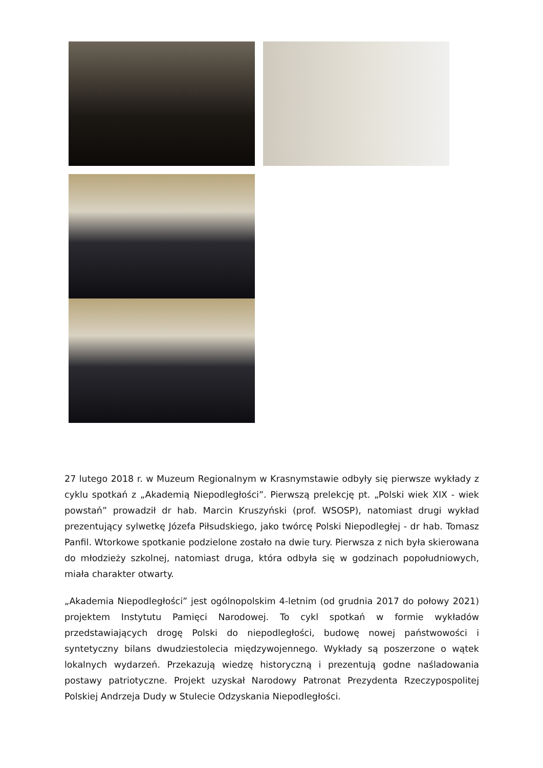27 lutego 2018 r. w Muzeum Regionalnym w Krasnymstawie odbyły się pierwsze wykłady z cyklu spotkań z „Akademią Niepodległości”. Pierwszą prelekcję pt. „Polski wiek XIX - wiek powstań” prowadził dr hab. Marcin Kruszyński (prof. WSOSP), natomiast drugi wykład prezentujący sylwetkę Józefa Piłsudskiego, jako twórcę Polski Niepodległej - dr hab. Tomasz Panfil. Wtorkowe spotkanie podzielone zostało na dwie tury. Pierwsza z nich była skierowana do młodzieży szkolnej, natomiast druga, która odbyła się w godzinach popołudniowych, miała charakter otwarty.
„Akademia Niepodległości” jest ogólnopolskim 4-letnim (od grudnia 2017 do połowy 2021) projektem Instytutu Pamięci Narodowej. To cykl spotkań w formie wykładów przedstawiających drogę Polski do niepodległości, budowę nowej państwowości i syntetyczny bilans dwudziestolecia międzywojennego. Wykłady są poszerzone o wątek lokalnych wydarzeń. Przekazują wiedzę historyczną i prezentują godne naśladowania postawy patriotyczne. Projekt uzyskał Narodowy Patronat Prezydenta Rzeczypospolitej Polskiej Andrzeja Dudy w Stulecie Odzyskania Niepodległości.